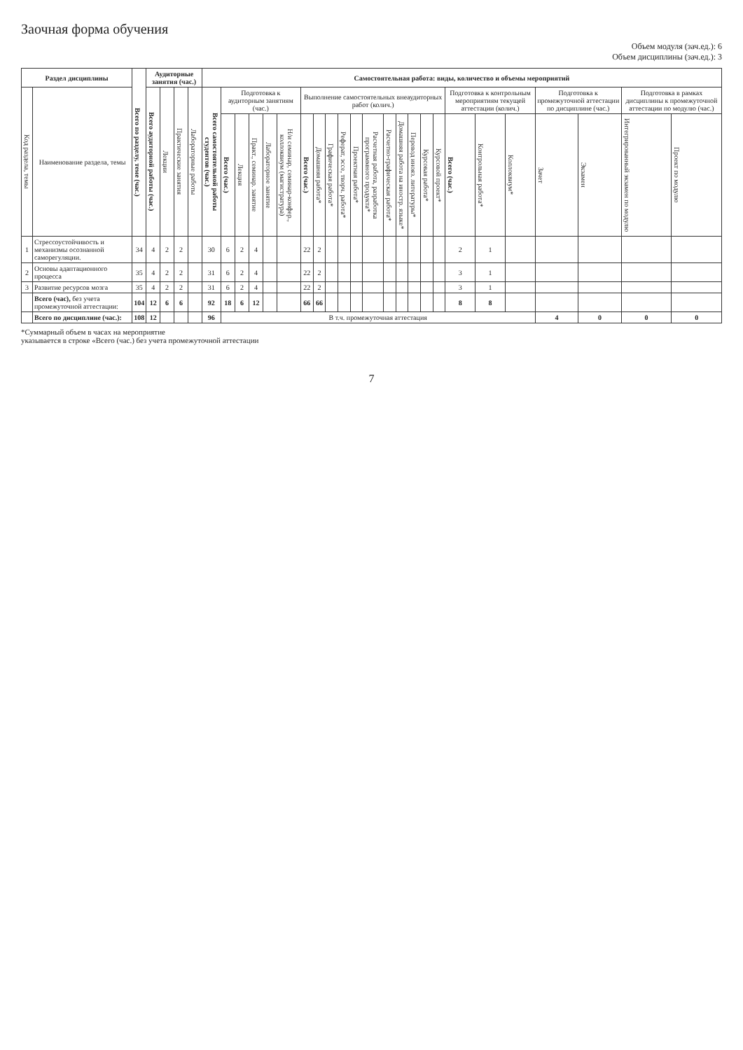Заочная форма обучения
Объем модуля (зач.ед.): 6
Объем дисциплины (зач.ед.): 3
| Раздел дисциплины | | Всего по разделу, теме (час.) | Аудиторные занятия (час.) | | | | Самостоятельная работа: виды, количество и объемы мероприятий | | | | | | | | | | | | | | | | | | | | | | | |
| --- | --- | --- | --- | --- | --- | --- | --- | --- | --- | --- | --- | --- | --- | --- | --- | --- | --- | --- | --- | --- | --- | --- | --- | --- | --- | --- | --- | --- | --- | --- |
| Код раздела, темы | Наименование раздела, темы | | Всего аудиторной работы (час.) | Лекции | Практические занятия | Лабораторные работы | Всего самостоятельной работы студентов (час.) | Подготовка к аудиторным занятиям (час.) | | | | | Выполнение самостоятельных внеаудиторных работ (колич.) | | | | | | | | | | | Подготовка к контрольным мероприятиям текущей аттестации (колич.) | | | Подготовка к промежуточной аттестации по дисциплине (час.) | | Подготовка в рамках дисциплины к промежуточной аттестации по модулю (час.) | |
| | | | | | | | | Всего (час.) | Лекция | Практ., семинар. занятие | Лабораторное занятие | Н/и семинар, семинар-конфер., коллоквиум (магистратура) | Всего (час.) | Домашняя работа* | Графическая работа* | Реферат, эссе, творч. работа* | Проектная работа* | Расчетная работа, разработка программного продукта* | Расчетно-графическая работа* | Домашняя работа на иностр. языке* | Перевод инояз. литературы* | Курсовая работа* | Курсовой проект* | Всего (час.) | Контрольная работа* | Коллоквиум* | Зачет | Экзамен | Интегрированный экзамен по модулю | Проект по модулю |
| 1 | Стрессоустойчивость и механизмы осознанной саморегуляции. | 34 | 4 | 2 | 2 | | 30 | 6 | 2 | 4 | | | 22 | 2 | | | | | | | | | | 2 | 1 | | | | | |
| 2 | Основы адаптационного процесса | 35 | 4 | 2 | 2 | | 31 | 6 | 2 | 4 | | | 22 | 2 | | | | | | | | | | 3 | 1 | | | | | |
| 3 | Развитие ресурсов мозга | 35 | 4 | 2 | 2 | | 31 | 6 | 2 | 4 | | | 22 | 2 | | | | | | | | | | 3 | 1 | | | | | |
| | Всего (час) , без учета промежуточной аттестации: | 104 | 12 | 6 | 6 | | 92 | 18 | 6 | 12 | | | 66 | 66 | | | | | | | | | | 8 | 8 | | | | | |
| | Всего по дисциплине (час.): | 108 | 12 | | | | 96 | В т.ч. промежуточная аттестация | | | | | | | | | | | | | | | | | | | 4 | 0 | 0 | 0 |
*Суммарный объем в часах на мероприятие
указывается в строке «Всего (час.) без учета промежуточной аттестации
7